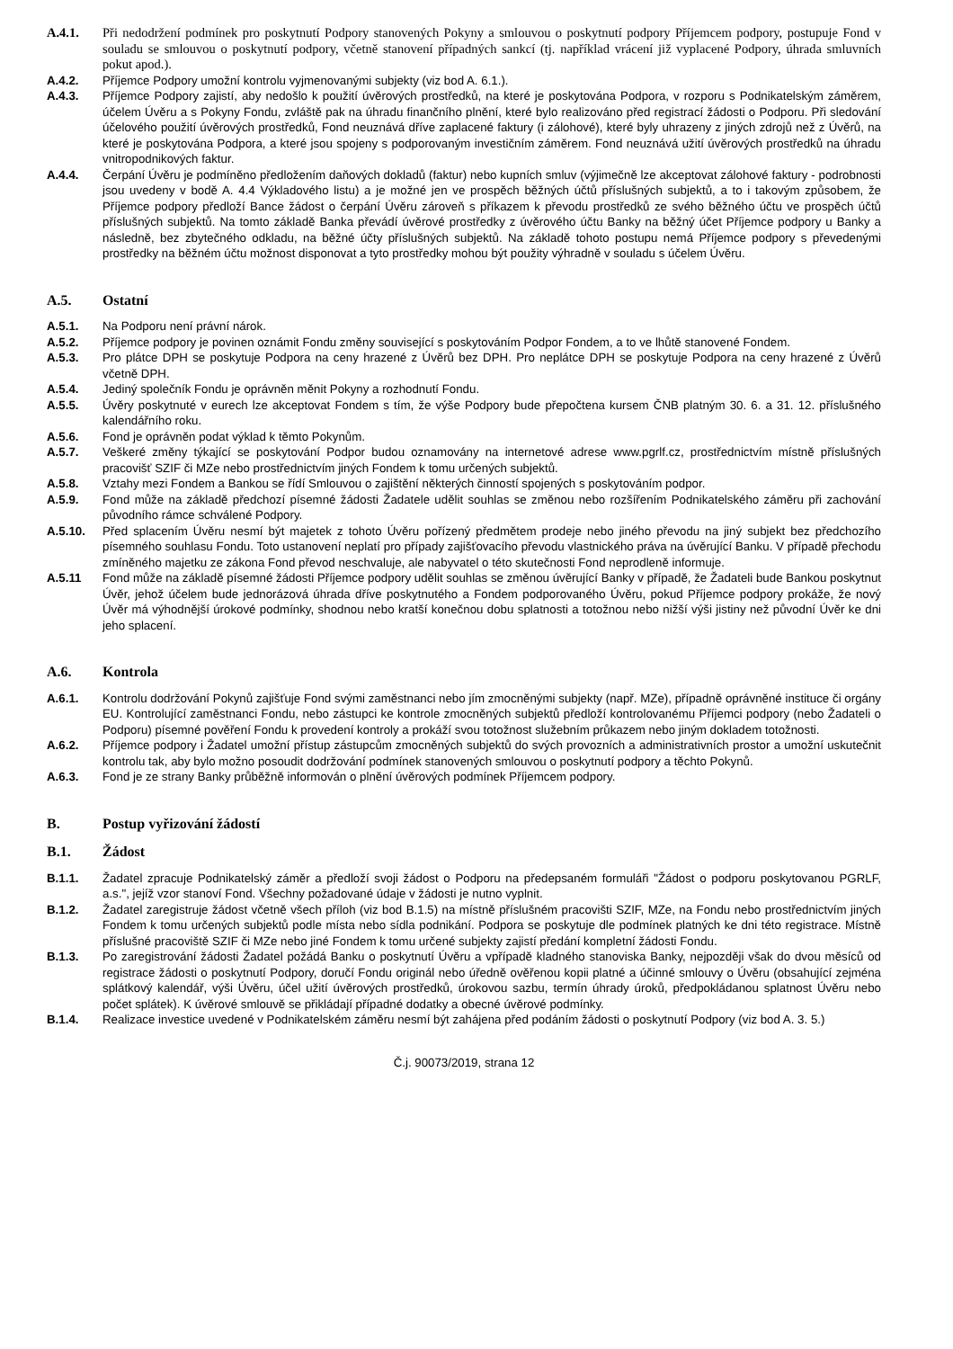A.4.1. Při nedodržení podmínek pro poskytnutí Podpory stanovených Pokyny a smlouvou o poskytnutí podpory Příjemcem podpory, postupuje Fond v souladu se smlouvou o poskytnutí podpory, včetně stanovení případných sankcí (tj. například vrácení již vyplacené Podpory, úhrada smluvních pokut apod.).
A.4.2. Příjemce Podpory umožní kontrolu vyjmenovanými subjekty (viz bod A. 6.1.).
A.4.3. Příjemce Podpory zajistí, aby nedošlo k použití úvěrových prostředků, na které je poskytována Podpora, v rozporu s Podnikatelským záměrem, účelem Úvěru a s Pokyny Fondu, zvláště pak na úhradu finančního plnění, které bylo realizováno před registrací žádosti o Podporu. Při sledování účelového použití úvěrových prostředků, Fond neuznává dříve zaplacené faktury (i zálohové), které byly uhrazeny z jiných zdrojů než z Úvěrů, na které je poskytována Podpora, a které jsou spojeny s podporovaným investičním záměrem. Fond neuznává užití úvěrových prostředků na úhradu vnitropodnikových faktur.
A.4.4. Čerpání Úvěru je podmíněno předložením daňových dokladů (faktur) nebo kupních smluv (výjimečně lze akceptovat zálohové faktury - podrobnosti jsou uvedeny v bodě A. 4.4 Výkladového listu) a je možné jen ve prospěch běžných účtů příslušných subjektů, a to i takovým způsobem, že Příjemce podpory předloží Bance žádost o čerpání Úvěru zároveň s příkazem k převodu prostředků ze svého běžného účtu ve prospěch účtů příslušných subjektů. Na tomto základě Banka převádí úvěrové prostředky z úvěrového účtu Banky na běžný účet Příjemce podpory u Banky a následně, bez zbytečného odkladu, na běžné účty příslušných subjektů. Na základě tohoto postupu nemá Příjemce podpory s převedenými prostředky na běžném účtu možnost disponovat a tyto prostředky mohou být použity výhradně v souladu s účelem Úvěru.
A.5. Ostatní
A.5.1. Na Podporu není právní nárok.
A.5.2. Příjemce podpory je povinen oznámit Fondu změny související s poskytováním Podpor Fondem, a to ve lhůtě stanovené Fondem.
A.5.3. Pro plátce DPH se poskytuje Podpora na ceny hrazené z Úvěrů bez DPH. Pro neplátce DPH se poskytuje Podpora na ceny hrazené z Úvěrů včetně DPH.
A.5.4. Jediný společník Fondu je oprávněn měnit Pokyny a rozhodnutí Fondu.
A.5.5. Úvěry poskytnuté v eurech lze akceptovat Fondem s tím, že výše Podpory bude přepočtena kursem ČNB platným 30. 6. a 31. 12. příslušného kalendářního roku.
A.5.6. Fond je oprávněn podat výklad k těmto Pokynům.
A.5.7. Veškeré změny týkající se poskytování Podpor budou oznamovány na internetové adrese www.pgrlf.cz, prostřednictvím místně příslušných pracovišť SZIF či MZe nebo prostřednictvím jiných Fondem k tomu určených subjektů.
A.5.8. Vztahy mezi Fondem a Bankou se řídí Smlouvou o zajištění některých činností spojených s poskytováním podpor.
A.5.9. Fond může na základě předchozí písemné žádosti Žadatele udělit souhlas se změnou nebo rozšířením Podnikatelského záměru při zachování původního rámce schválené Podpory.
A.5.10. Před splacením Úvěru nesmí být majetek z tohoto Úvěru pořízený předmětem prodeje nebo jiného převodu na jiný subjekt bez předchozího písemného souhlasu Fondu. Toto ustanovení neplatí pro případy zajišťovacího převodu vlastnického práva na úvěrující Banku. V případě přechodu zmíněného majetku ze zákona Fond převod neschvaluje, ale nabyvatel o této skutečnosti Fond neprodleně informuje.
A.5.11 Fond může na základě písemné žádosti Příjemce podpory udělit souhlas se změnou úvěrující Banky v případě, že Žadateli bude Bankou poskytnut Úvěr, jehož účelem bude jednorázová úhrada dříve poskytnutého a Fondem podporovaného Úvěru, pokud Příjemce podpory prokáže, že nový Úvěr má výhodnější úrokové podmínky, shodnou nebo kratší konečnou dobu splatnosti a totožnou nebo nižší výši jistiny než původní Úvěr ke dni jeho splacení.
A.6. Kontrola
A.6.1. Kontrolu dodržování Pokynů zajišťuje Fond svými zaměstnanci nebo jím zmocněnými subjekty (např. MZe), případně oprávněné instituce či orgány EU. Kontrolující zaměstnanci Fondu, nebo zástupci ke kontrole zmocněných subjektů předloží kontrolovanému Příjemci podpory (nebo Žadateli o Podporu) písemné pověření Fondu k provedení kontroly a prokáží svou totožnost služebním průkazem nebo jiným dokladem totožnosti.
A.6.2. Příjemce podpory i Žadatel umožní přístup zástupcům zmocněných subjektů do svých provozních a administrativních prostor a umožní uskutečnit kontrolu tak, aby bylo možno posoudit dodržování podmínek stanovených smlouvou o poskytnutí podpory a těchto Pokynů.
A.6.3. Fond je ze strany Banky průběžně informován o plnění úvěrových podmínek Příjemcem podpory.
B. Postup vyřizování žádostí
B.1. Žádost
B.1.1. Žadatel zpracuje Podnikatelský záměr a předloží svoji žádost o Podporu na předepsaném formuláři "Žádost o podporu poskytovanou PGRLF, a.s.", jejíž vzor stanoví Fond. Všechny požadované údaje v žádosti je nutno vyplnit.
B.1.2. Žadatel zaregistruje žádost včetně všech příloh (viz bod B.1.5) na místně příslušném pracovišti SZIF, MZe, na Fondu nebo prostřednictvím jiných Fondem k tomu určených subjektů podle místa nebo sídla podnikání. Podpora se poskytuje dle podmínek platných ke dni této registrace. Místně příslušné pracoviště SZIF či MZe nebo jiné Fondem k tomu určené subjekty zajistí předání kompletní žádosti Fondu.
B.1.3. Po zaregistrování žádosti Žadatel požádá Banku o poskytnutí Úvěru a vpřípadě kladného stanoviska Banky, nejpozději však do dvou měsíců od registrace žádosti o poskytnutí Podpory, doručí Fondu originál nebo úředně ověřenou kopii platné a účinné smlouvy o Úvěru (obsahující zejména splátkový kalendář, výši Úvěru, účel užití úvěrových prostředků, úrokovou sazbu, termín úhrady úroků, předpokládanou splatnost Úvěru nebo počet splátek). K úvěrové smlouvě se přikládají případné dodatky a obecné úvěrové podmínky.
B.1.4. Realizace investice uvedené v Podnikatelském záměru nesmí být zahájena před podáním žádosti o poskytnutí Podpory (viz bod A. 3. 5.)
Č.j. 90073/2019, strana 12